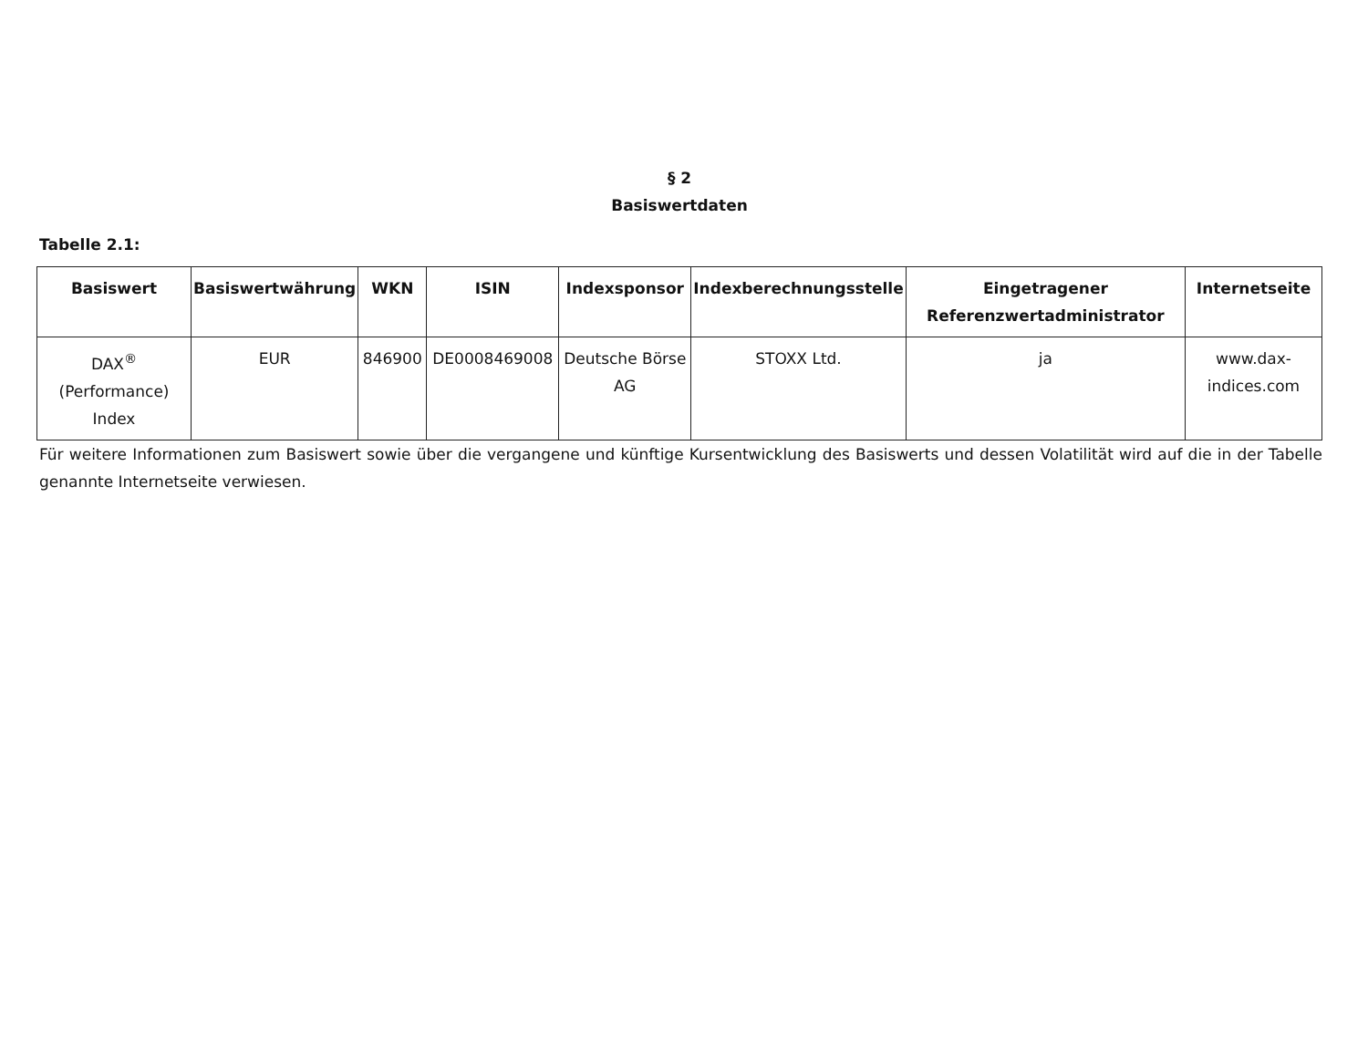§ 2
Basiswertdaten
Tabelle 2.1:
| Basiswert | Basiswertwährung | WKN | ISIN | Indexsponsor | Indexberechnungsstelle | Eingetragener Referenzwertadministrator | Internetseite |
| --- | --- | --- | --- | --- | --- | --- | --- |
| DAX<sup>®</sup> (Performance) Index | EUR | 846900 | DE0008469008 | Deutsche Börse AG | STOXX Ltd. | ja | www.dax-indices.com |
Für weitere Informationen zum Basiswert sowie über die vergangene und künftige Kursentwicklung des Basiswerts und dessen Volatilität wird auf die in der Tabelle genannte Internetseite verwiesen.